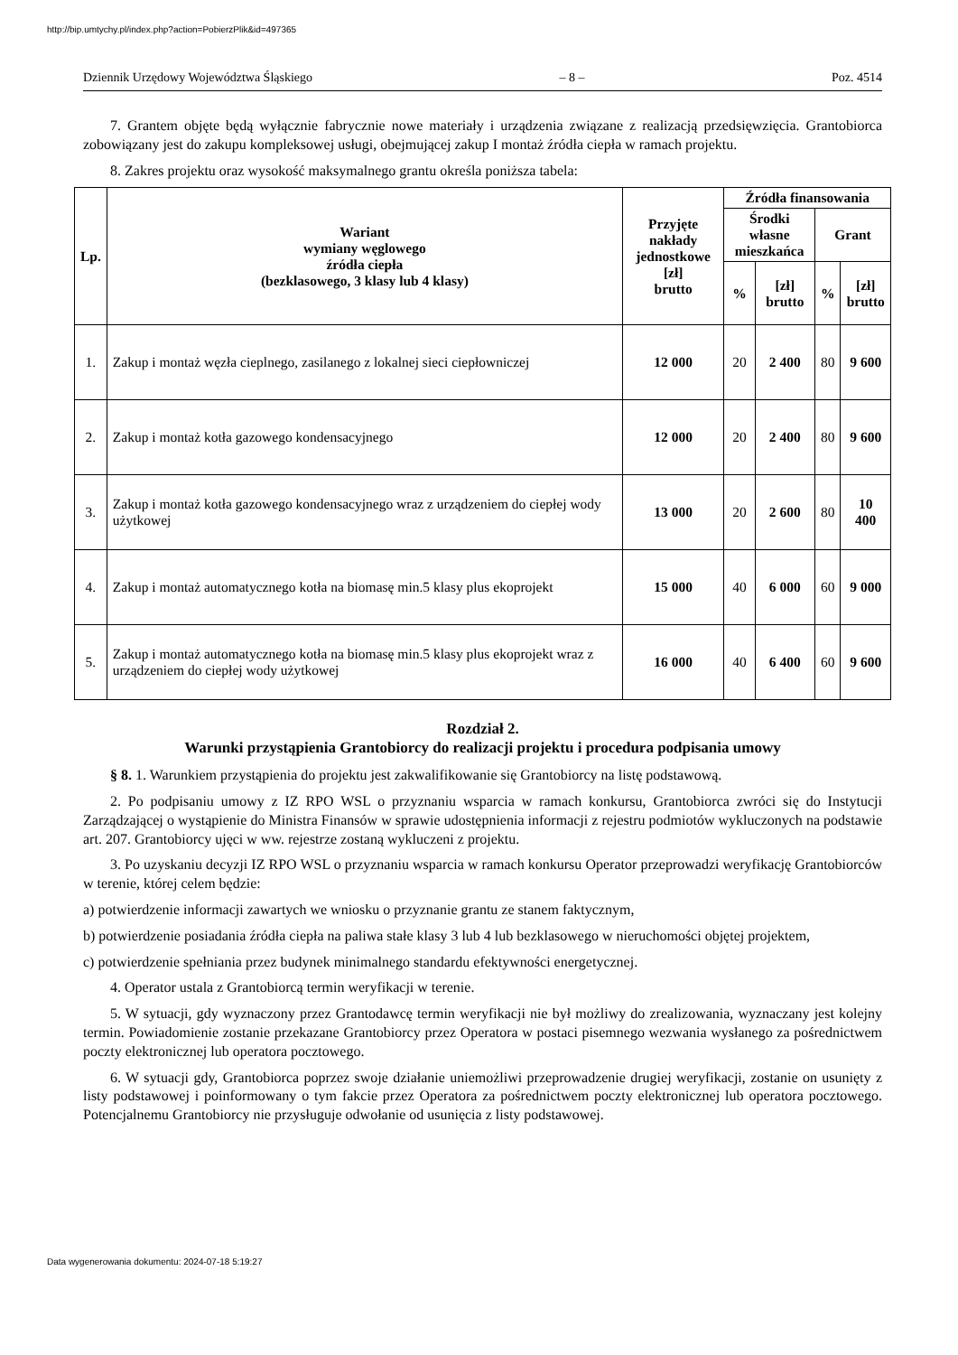http://bip.umtychy.pl/index.php?action=PobierzPlik&id=497365
Dziennik Urzędowy Województwa Śląskiego – 8 – Poz. 4514
7. Grantem objęte będą wyłącznie fabrycznie nowe materiały i urządzenia związane z realizacją przedsięwzięcia. Grantobiorca zobowiązany jest do zakupu kompleksowej usługi, obejmującej zakup I montaż źródła ciepła w ramach projektu.
8. Zakres projektu oraz wysokość maksymalnego grantu określa poniższa tabela:
| Lp. | Wariant wymiany węglowego źródła ciepła (bezklasowego, 3 klasy lub 4 klasy) | Przyjęte nakłady jednostkowe [zł] brutto | Źródła finansowania | | | |
| --- | --- | --- | --- | --- | --- | --- |
| | | | Środki własne mieszkańca | | Grant | |
| | | | % | [zł] brutto | % | [zł] brutto |
| 1. | Zakup i montaż węzła cieplnego, zasilanego z lokalnej sieci ciepłowniczej | 12 000 | 20 | 2 400 | 80 | 9 600 |
| 2. | Zakup i montaż kotła gazowego kondensacyjnego | 12 000 | 20 | 2 400 | 80 | 9 600 |
| 3. | Zakup i montaż kotła gazowego kondensacyjnego wraz z urządzeniem do ciepłej wody użytkowej | 13 000 | 20 | 2 600 | 80 | 10 400 |
| 4. | Zakup i montaż automatycznego kotła na biomasę min.5 klasy plus ekoprojekt | 15 000 | 40 | 6 000 | 60 | 9 000 |
| 5. | Zakup i montaż automatycznego kotła na biomasę min.5 klasy plus ekoprojekt wraz z urządzeniem do ciepłej wody użytkowej | 16 000 | 40 | 6 400 | 60 | 9 600 |
Rozdział 2.
Warunki przystąpienia Grantobiorcy do realizacji projektu i procedura podpisania umowy
§ 8. 1. Warunkiem przystąpienia do projektu jest zakwalifikowanie się Grantobiorcy na listę podstawową.
2. Po podpisaniu umowy z IZ RPO WSL o przyznaniu wsparcia w ramach konkursu, Grantobiorca zwróci się do Instytucji Zarządzającej o wystąpienie do Ministra Finansów w sprawie udostępnienia informacji z rejestru podmiotów wykluczonych na podstawie art. 207. Grantobiorcy ujęci w ww. rejestrze zostaną wykluczeni z projektu.
3. Po uzyskaniu decyzji IZ RPO WSL o przyznaniu wsparcia w ramach konkursu Operator przeprowadzi weryfikację Grantobiorców w terenie, której celem będzie:
a) potwierdzenie informacji zawartych we wniosku o przyznanie grantu ze stanem faktycznym,
b) potwierdzenie posiadania źródła ciepła na paliwa stałe klasy 3 lub 4 lub bezklasowego w nieruchomości objętej projektem,
c) potwierdzenie spełniania przez budynek minimalnego standardu efektywności energetycznej.
4. Operator ustala z Grantobiorcą termin weryfikacji w terenie.
5. W sytuacji, gdy wyznaczony przez Grantodawcę termin weryfikacji nie był możliwy do zrealizowania, wyznaczany jest kolejny termin. Powiadomienie zostanie przekazane Grantobiorcy przez Operatora w postaci pisemnego wezwania wysłanego za pośrednictwem poczty elektronicznej lub operatora pocztowego.
6. W sytuacji gdy, Grantobiorca poprzez swoje działanie uniemożliwi przeprowadzenie drugiej weryfikacji, zostanie on usunięty z listy podstawowej i poinformowany o tym fakcie przez Operatora za pośrednictwem poczty elektronicznej lub operatora pocztowego. Potencjalnemu Grantobiorcy nie przysługuje odwołanie od usunięcia z listy podstawowej.
Data wygenerowania dokumentu: 2024-07-18 5:19:27